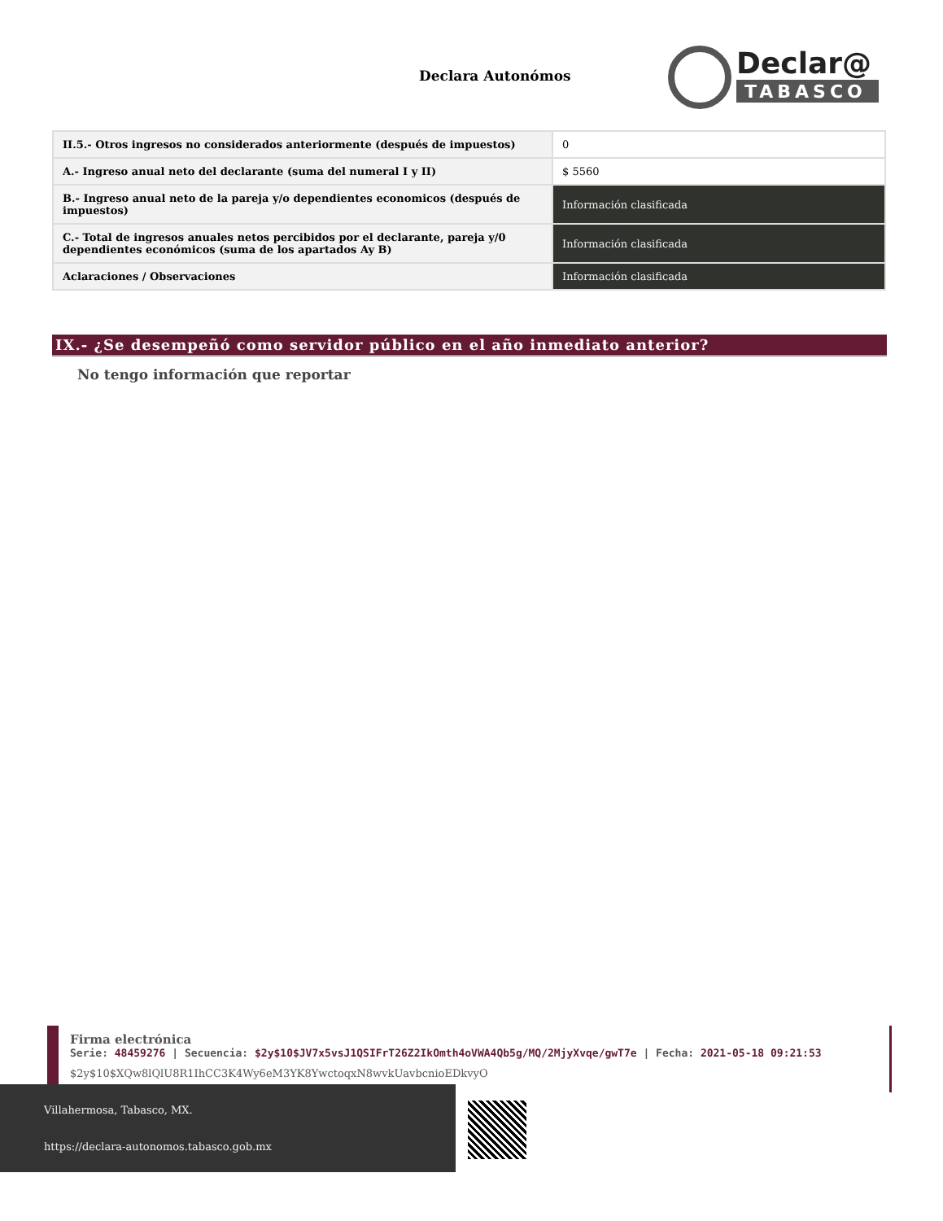Declara Autonómos
Declar@
TABASCO
| II.5.- Otros ingresos no considerados anteriormente (después de impuestos) | 0 |
| A.- Ingreso anual neto del declarante (suma del numeral I y II) | $ 5560 |
| B.- Ingreso anual neto de la pareja y/o dependientes economicos (después de impuestos) | Información clasificada |
| C.- Total de ingresos anuales netos percibidos por el declarante, pareja y/0 dependientes económicos (suma de los apartados Ay B) | Información clasificada |
| Aclaraciones / Observaciones | Información clasificada |
IX.- ¿Se desempeñó como servidor público en el año inmediato anterior?
No tengo información que reportar
Firma electrónica
Serie: 48459276 | Secuencia: $2y$10$JV7x5vsJ1QSIFrT26Z2IkOmth4oVWA4Qb5g/MQ/2MjyXvqe/gwT7e | Fecha: 2021-05-18 09:21:53
$2y$10$XQw8lQlU8R1IhCC3K4Wy6eM3YK8YwctoqxN8wvkUavbcnioEDkvyO
Villahermosa, Tabasco, MX.
https://declara-autonomos.tabasco.gob.mx